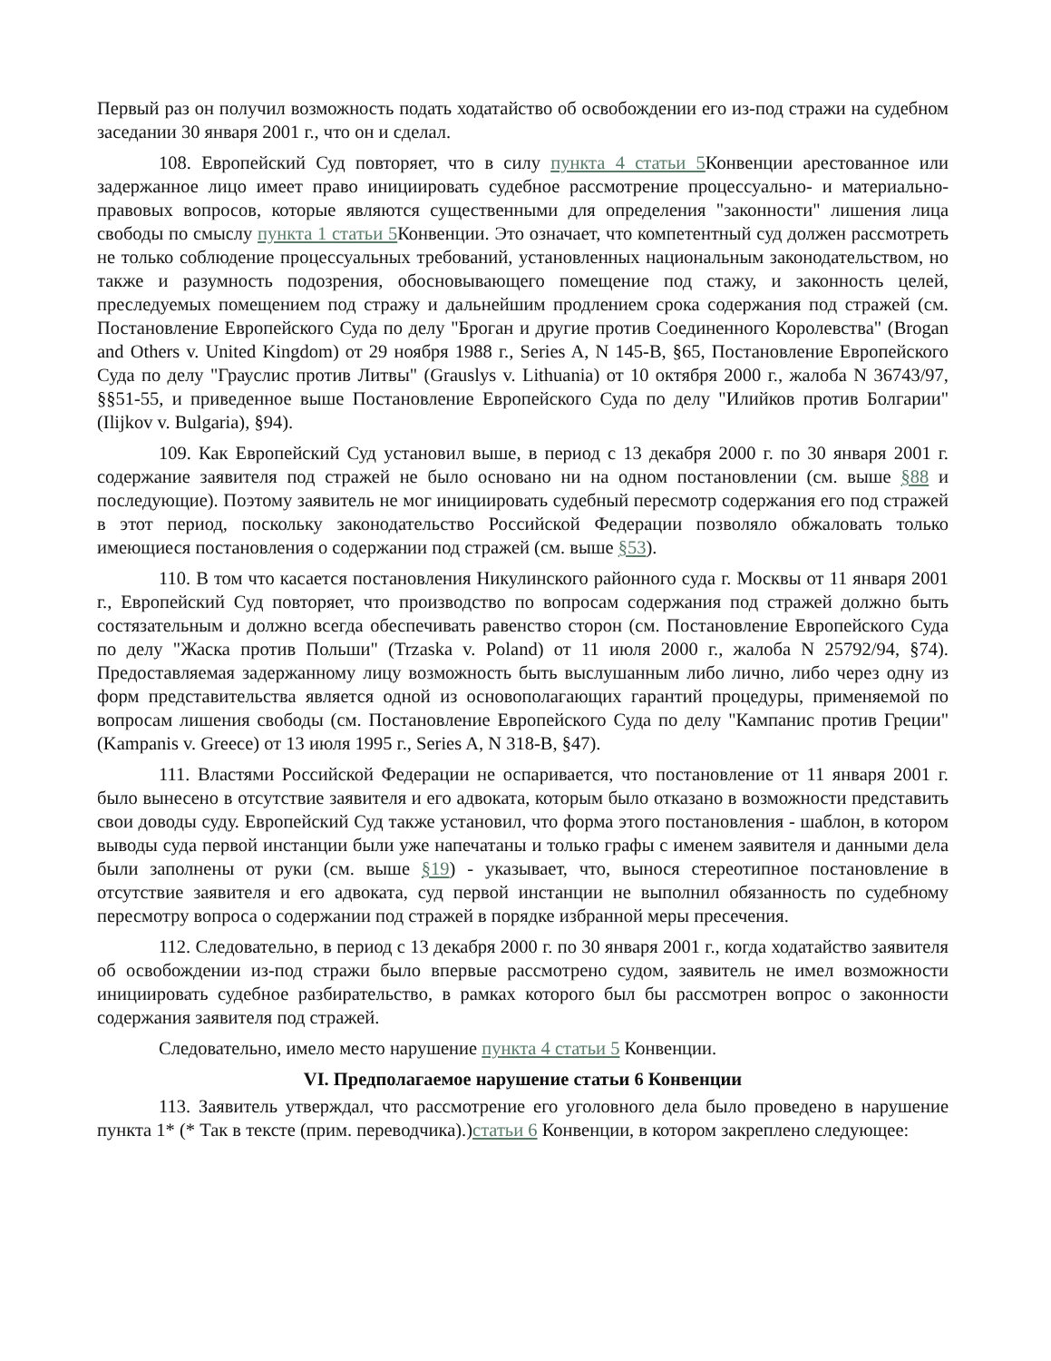Первый раз он получил возможность подать ходатайство об освобождении его из-под стражи на судебном заседании 30 января 2001 г., что он и сделал.
108. Европейский Суд повторяет, что в силу пункта 4 статьи 5 Конвенции арестованное или задержанное лицо имеет право инициировать судебное рассмотрение процессуально- и материально-правовых вопросов, которые являются существенными для определения "законности" лишения лица свободы по смыслу пункта 1 статьи 5 Конвенции. Это означает, что компетентный суд должен рассмотреть не только соблюдение процессуальных требований, установленных национальным законодательством, но также и разумность подозрения, обосновывающего помещение под стажу, и законность целей, преследуемых помещением под стражу и дальнейшим продлением срока содержания под стражей (см. Постановление Европейского Суда по делу "Броган и другие против Соединенного Королевства" (Brogan and Others v. United Kingdom) от 29 ноября 1988 г., Series A, N 145-B, §65, Постановление Европейского Суда по делу "Грауслис против Литвы" (Grauslys v. Lithuania) от 10 октября 2000 г., жалоба N 36743/97, §§51-55, и приведенное выше Постановление Европейского Суда по делу "Илийков против Болгарии" (Ilijkov v. Bulgaria), §94).
109. Как Европейский Суд установил выше, в период с 13 декабря 2000 г. по 30 января 2001 г. содержание заявителя под стражей не было основано ни на одном постановлении (см. выше §88 и последующие). Поэтому заявитель не мог инициировать судебный пересмотр содержания его под стражей в этот период, поскольку законодательство Российской Федерации позволяло обжаловать только имеющиеся постановления о содержании под стражей (см. выше §53).
110. В том что касается постановления Никулинского районного суда г. Москвы от 11 января 2001 г., Европейский Суд повторяет, что производство по вопросам содержания под стражей должно быть состязательным и должно всегда обеспечивать равенство сторон (см. Постановление Европейского Суда по делу "Жаска против Польши" (Trzaska v. Poland) от 11 июля 2000 г., жалоба N 25792/94, §74). Предоставляемая задержанному лицу возможность быть выслушанным либо лично, либо через одну из форм представительства является одной из основополагающих гарантий процедуры, применяемой по вопросам лишения свободы (см. Постановление Европейского Суда по делу "Кампанис против Греции" (Kampanis v. Greece) от 13 июля 1995 г., Series A, N 318-B, §47).
111. Властями Российской Федерации не оспаривается, что постановление от 11 января 2001 г. было вынесено в отсутствие заявителя и его адвоката, которым было отказано в возможности представить свои доводы суду. Европейский Суд также установил, что форма этого постановления - шаблон, в котором выводы суда первой инстанции были уже напечатаны и только графы с именем заявителя и данными дела были заполнены от руки (см. выше §19) - указывает, что, вынося стереотипное постановление в отсутствие заявителя и его адвоката, суд первой инстанции не выполнил обязанность по судебному пересмотру вопроса о содержании под стражей в порядке избранной меры пресечения.
112. Следовательно, в период с 13 декабря 2000 г. по 30 января 2001 г., когда ходатайство заявителя об освобождении из-под стражи было впервые рассмотрено судом, заявитель не имел возможности инициировать судебное разбирательство, в рамках которого был бы рассмотрен вопрос о законности содержания заявителя под стражей.
Следовательно, имело место нарушение пункта 4 статьи 5 Конвенции.
VI. Предполагаемое нарушение статьи 6 Конвенции
113. Заявитель утверждал, что рассмотрение его уголовного дела было проведено в нарушение пункта 1* (* Так в тексте (прим. переводчика).)статьи 6 Конвенции, в котором закреплено следующее: